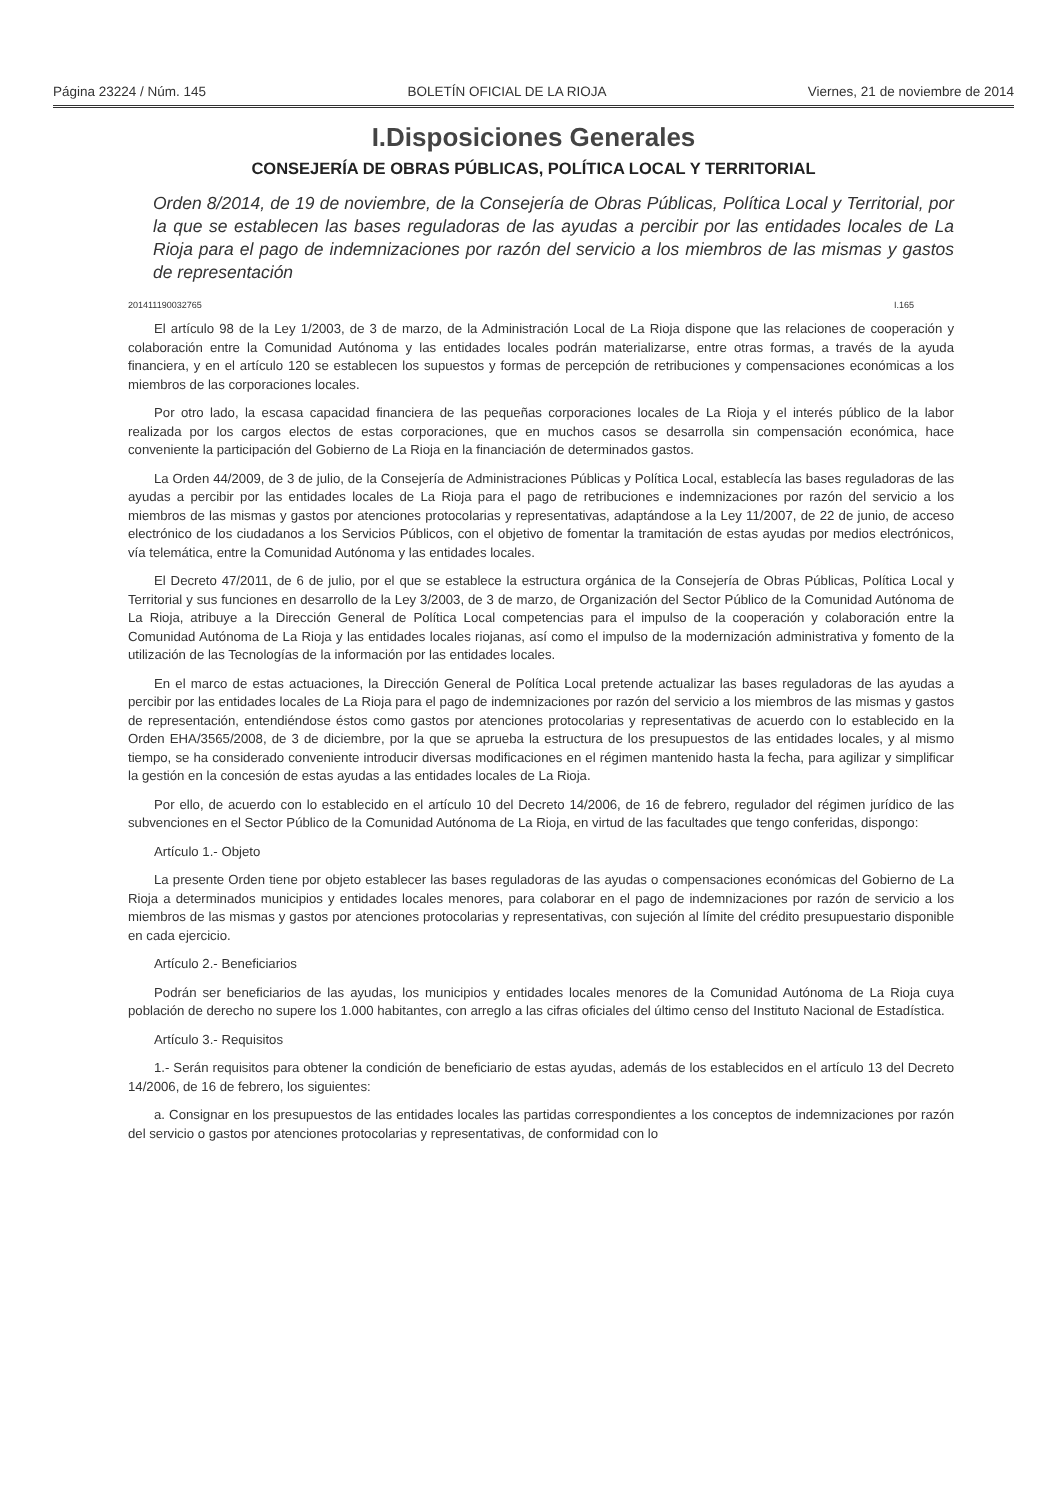Página 23224 / Núm. 145 BOLETÍN OFICIAL DE LA RIOJA Viernes, 21 de noviembre de 2014
I.Disposiciones Generales
CONSEJERÍA DE OBRAS PÚBLICAS, POLÍTICA LOCAL Y TERRITORIAL
Orden 8/2014, de 19 de noviembre, de la Consejería de Obras Públicas, Política Local y Territorial, por la que se establecen las bases reguladoras de las ayudas a percibir por las entidades locales de La Rioja para el pago de indemnizaciones por razón del servicio a los miembros de las mismas y gastos de representación
201411190032765 I.165
El artículo 98 de la Ley 1/2003, de 3 de marzo, de la Administración Local de La Rioja dispone que las relaciones de cooperación y colaboración entre la Comunidad Autónoma y las entidades locales podrán materializarse, entre otras formas, a través de la ayuda financiera, y en el artículo 120 se establecen los supuestos y formas de percepción de retribuciones y compensaciones económicas a los miembros de las corporaciones locales.
Por otro lado, la escasa capacidad financiera de las pequeñas corporaciones locales de La Rioja y el interés público de la labor realizada por los cargos electos de estas corporaciones, que en muchos casos se desarrolla sin compensación económica, hace conveniente la participación del Gobierno de La Rioja en la financiación de determinados gastos.
La Orden 44/2009, de 3 de julio, de la Consejería de Administraciones Públicas y Política Local, establecía las bases reguladoras de las ayudas a percibir por las entidades locales de La Rioja para el pago de retribuciones e indemnizaciones por razón del servicio a los miembros de las mismas y gastos por atenciones protocolarias y representativas, adaptándose a la Ley 11/2007, de 22 de junio, de acceso electrónico de los ciudadanos a los Servicios Públicos, con el objetivo de fomentar la tramitación de estas ayudas por medios electrónicos, vía telemática, entre la Comunidad Autónoma y las entidades locales.
El Decreto 47/2011, de 6 de julio, por el que se establece la estructura orgánica de la Consejería de Obras Públicas, Política Local y Territorial y sus funciones en desarrollo de la Ley 3/2003, de 3 de marzo, de Organización del Sector Público de la Comunidad Autónoma de La Rioja, atribuye a la Dirección General de Política Local competencias para el impulso de la cooperación y colaboración entre la Comunidad Autónoma de La Rioja y las entidades locales riojanas, así como el impulso de la modernización administrativa y fomento de la utilización de las Tecnologías de la información por las entidades locales.
En el marco de estas actuaciones, la Dirección General de Política Local pretende actualizar las bases reguladoras de las ayudas a percibir por las entidades locales de La Rioja para el pago de indemnizaciones por razón del servicio a los miembros de las mismas y gastos de representación, entendiéndose éstos como gastos por atenciones protocolarias y representativas de acuerdo con lo establecido en la Orden EHA/3565/2008, de 3 de diciembre, por la que se aprueba la estructura de los presupuestos de las entidades locales, y al mismo tiempo, se ha considerado conveniente introducir diversas modificaciones en el régimen mantenido hasta la fecha, para agilizar y simplificar la gestión en la concesión de estas ayudas a las entidades locales de La Rioja.
Por ello, de acuerdo con lo establecido en el artículo 10 del Decreto 14/2006, de 16 de febrero, regulador del régimen jurídico de las subvenciones en el Sector Público de la Comunidad Autónoma de La Rioja, en virtud de las facultades que tengo conferidas, dispongo:
Artículo 1.- Objeto
La presente Orden tiene por objeto establecer las bases reguladoras de las ayudas o compensaciones económicas del Gobierno de La Rioja a determinados municipios y entidades locales menores, para colaborar en el pago de indemnizaciones por razón de servicio a los miembros de las mismas y gastos por atenciones protocolarias y representativas, con sujeción al límite del crédito presupuestario disponible en cada ejercicio.
Artículo 2.- Beneficiarios
Podrán ser beneficiarios de las ayudas, los municipios y entidades locales menores de la Comunidad Autónoma de La Rioja cuya población de derecho no supere los 1.000 habitantes, con arreglo a las cifras oficiales del último censo del Instituto Nacional de Estadística.
Artículo 3.- Requisitos
1.- Serán requisitos para obtener la condición de beneficiario de estas ayudas, además de los establecidos en el artículo 13 del Decreto 14/2006, de 16 de febrero, los siguientes:
a. Consignar en los presupuestos de las entidades locales las partidas correspondientes a los conceptos de indemnizaciones por razón del servicio o gastos por atenciones protocolarias y representativas, de conformidad con lo